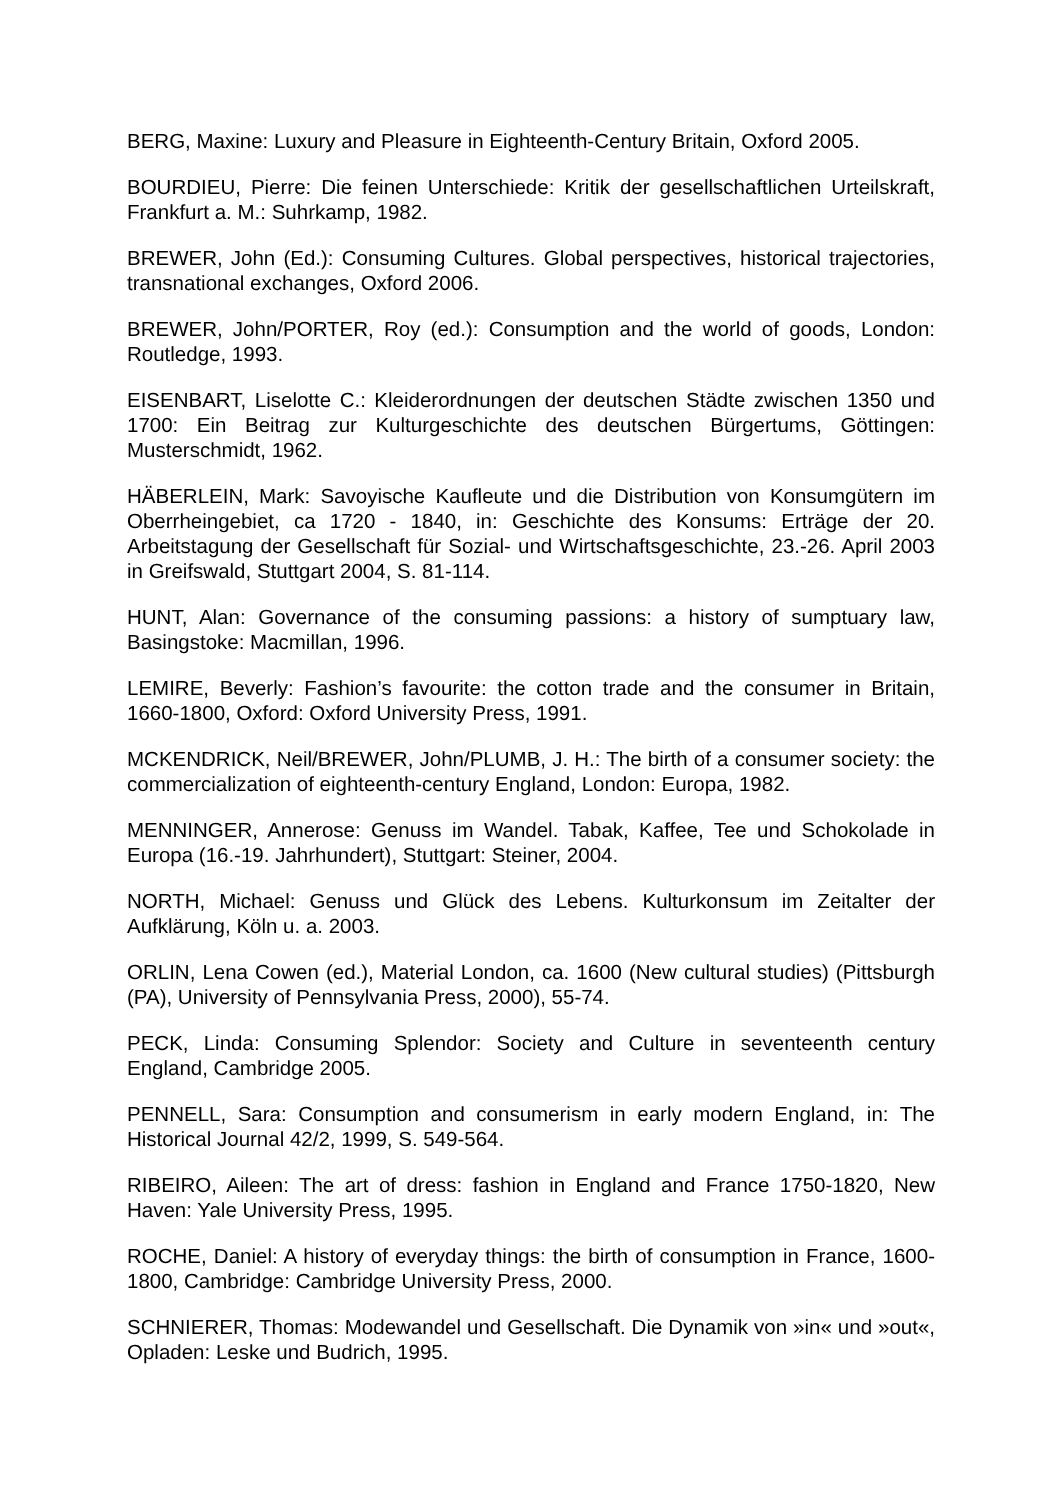BERG, Maxine: Luxury and Pleasure in Eighteenth-Century Britain, Oxford 2005.
BOURDIEU, Pierre: Die feinen Unterschiede: Kritik der gesellschaftlichen Urteilskraft, Frankfurt a. M.: Suhrkamp, 1982.
BREWER, John (Ed.): Consuming Cultures. Global perspectives, historical trajectories, transnational exchanges, Oxford 2006.
BREWER, John/PORTER, Roy (ed.): Consumption and the world of goods, London: Routledge, 1993.
EISENBART, Liselotte C.: Kleiderordnungen der deutschen Städte zwischen 1350 und 1700: Ein Beitrag zur Kulturgeschichte des deutschen Bürgertums, Göttingen: Musterschmidt, 1962.
HÄBERLEIN, Mark: Savoyische Kaufleute und die Distribution von Konsumgütern im Oberrheingebiet, ca 1720 - 1840, in: Geschichte des Konsums: Erträge der 20. Arbeitstagung der Gesellschaft für Sozial- und Wirtschaftsgeschichte, 23.-26. April 2003 in Greifswald, Stuttgart 2004, S. 81-114.
HUNT, Alan: Governance of the consuming passions: a history of sumptuary law, Basingstoke: Macmillan, 1996.
LEMIRE, Beverly: Fashion’s favourite: the cotton trade and the consumer in Britain, 1660-1800, Oxford: Oxford University Press, 1991.
MCKENDRICK, Neil/BREWER, John/PLUMB, J. H.: The birth of a consumer society: the commercialization of eighteenth-century England, London: Europa, 1982.
MENNINGER, Annerose: Genuss im Wandel. Tabak, Kaffee, Tee und Schokolade in Europa (16.-19. Jahrhundert), Stuttgart: Steiner, 2004.
NORTH, Michael: Genuss und Glück des Lebens. Kulturkonsum im Zeitalter der Aufklärung, Köln u. a. 2003.
ORLIN, Lena Cowen (ed.), Material London, ca. 1600 (New cultural studies) (Pittsburgh (PA), University of Pennsylvania Press, 2000), 55-74.
PECK, Linda: Consuming Splendor: Society and Culture in seventeenth century England, Cambridge 2005.
PENNELL, Sara: Consumption and consumerism in early modern England, in: The Historical Journal 42/2, 1999, S. 549-564.
RIBEIRO, Aileen: The art of dress: fashion in England and France 1750-1820, New Haven: Yale University Press, 1995.
ROCHE, Daniel: A history of everyday things: the birth of consumption in France, 1600-1800, Cambridge: Cambridge University Press, 2000.
SCHNIERER, Thomas: Modewandel und Gesellschaft. Die Dynamik von »in« und »out«, Opladen: Leske und Budrich, 1995.